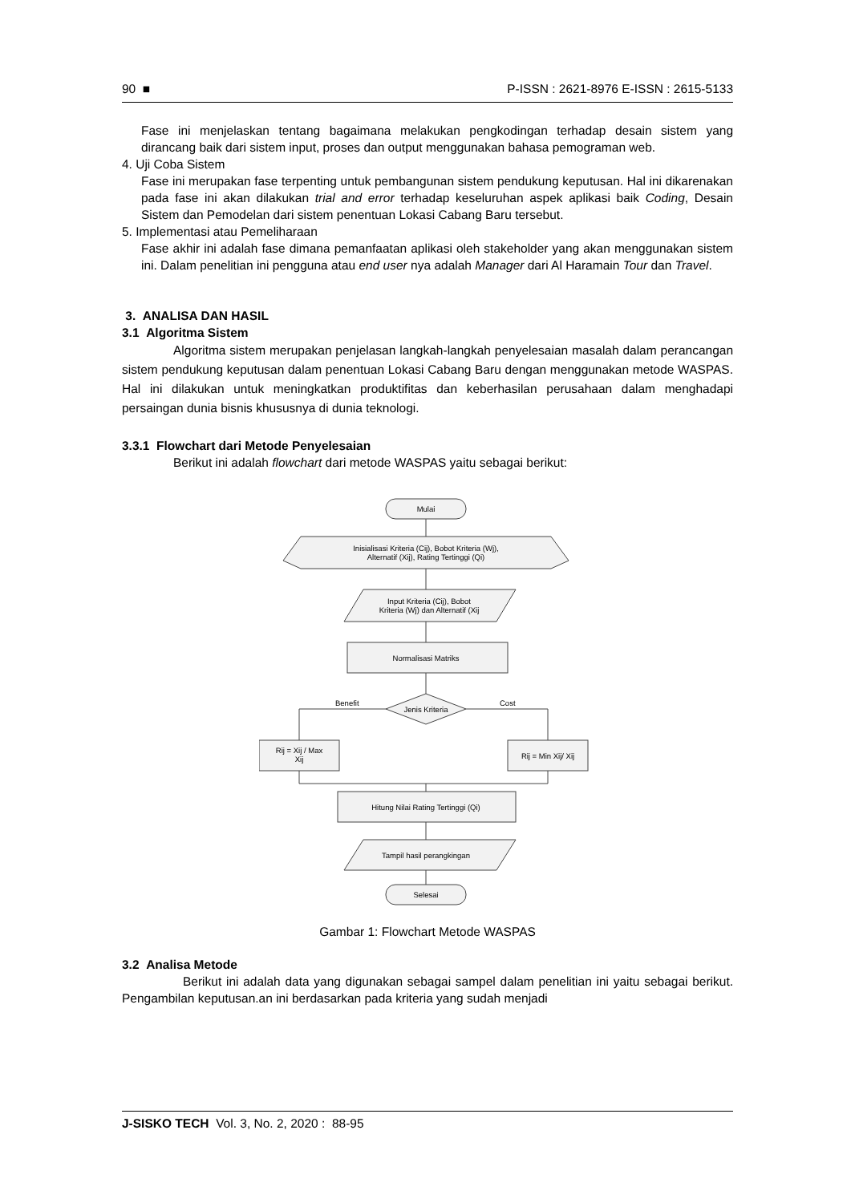90 ■ P-ISSN : 2621-8976 E-ISSN : 2615-5133
Fase ini menjelaskan tentang bagaimana melakukan pengkodingan terhadap desain sistem yang dirancang baik dari sistem input, proses dan output menggunakan bahasa pemograman web.
4. Uji Coba Sistem
Fase ini merupakan fase terpenting untuk pembangunan sistem pendukung keputusan. Hal ini dikarenakan pada fase ini akan dilakukan trial and error terhadap keseluruhan aspek aplikasi baik Coding, Desain Sistem dan Pemodelan dari sistem penentuan Lokasi Cabang Baru tersebut.
5. Implementasi atau Pemeliharaan
Fase akhir ini adalah fase dimana pemanfaatan aplikasi oleh stakeholder yang akan menggunakan sistem ini. Dalam penelitian ini pengguna atau end user nya adalah Manager dari Al Haramain Tour dan Travel.
3. ANALISA DAN HASIL
3.1 Algoritma Sistem
Algoritma sistem merupakan penjelasan langkah-langkah penyelesaian masalah dalam perancangan sistem pendukung keputusan dalam penentuan Lokasi Cabang Baru dengan menggunakan metode WASPAS. Hal ini dilakukan untuk meningkatkan produktifitas dan keberhasilan perusahaan dalam menghadapi persaingan dunia bisnis khususnya di dunia teknologi.
3.3.1 Flowchart dari Metode Penyelesaian
Berikut ini adalah flowchart dari metode WASPAS yaitu sebagai berikut:
Mulai
Inisialisasi Kriteria (Cij), Bobot Kriteria (Wj),
Alternatif (Xij), Rating Tertinggi (Qi)
Input Kriteria (Cij), Bobot
Kriteria (Wj) dan Alternatif (Xij
Normalisasi Matriks
Jenis Kriteria
Benefit
Cost
Rij = Xij / Max
Xij
Rij = Min Xij/ Xij
Hitung Nilai Rating Tertinggi (Qi)
Tampil hasil perangkingan
Selesai
Gambar 1: Flowchart Metode WASPAS
3.2 Analisa Metode
Berikut ini adalah data yang digunakan sebagai sampel dalam penelitian ini yaitu sebagai berikut. Pengambilan keputusan.an ini berdasarkan pada kriteria yang sudah menjadi
J-SISKO TECH Vol. 3, No. 2, 2020 : 88-95